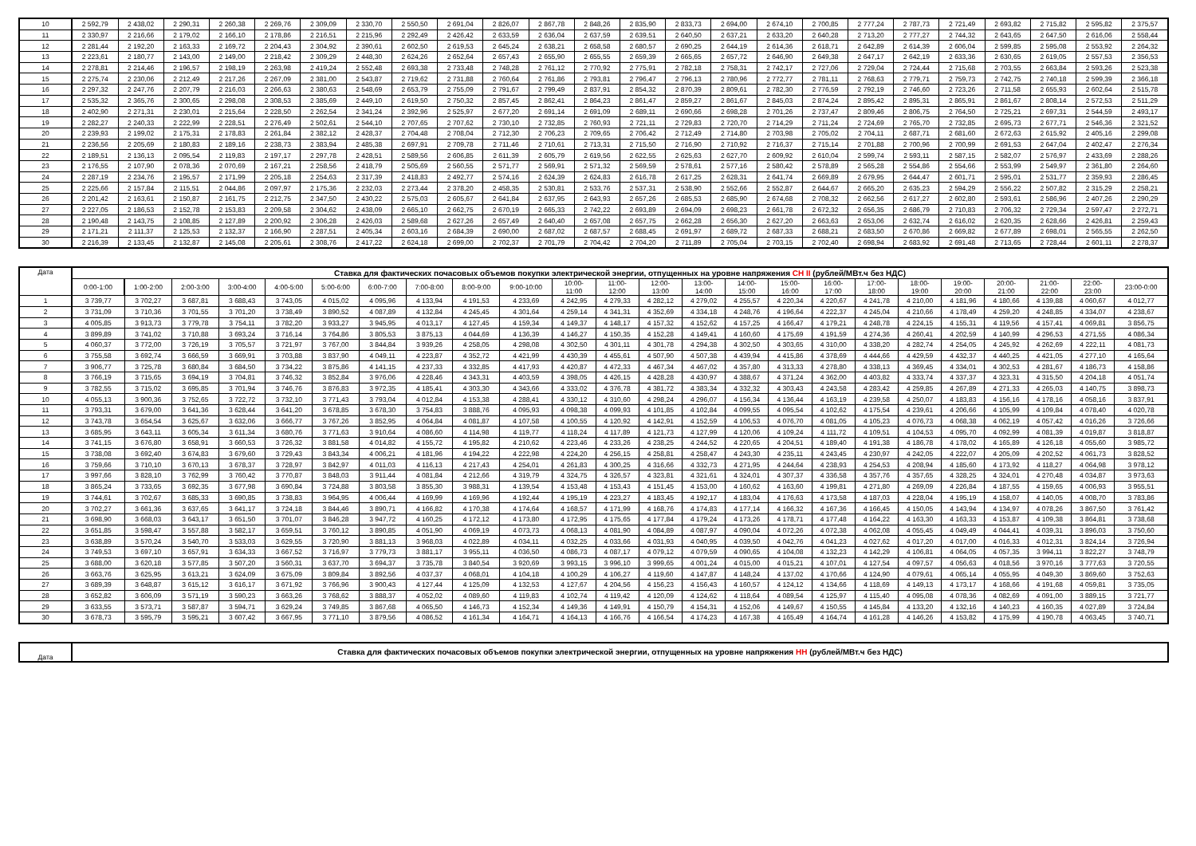| 10 | 2 592,79 | 2 438,02 | 2 290,31 | 2 260,38 | 2 269,76 | 2 309,09 | 2 330,70 | 2 550,50 | 2 691,04 | 2 826,07 | 2 867,78 | 2 848,26 | 2 835,90 | 2 833,73 | 2 694,00 | 2 674,10 | 2 700,85 | 2 777,24 | 2 787,73 | 2 721,49 | 2 693,82 | 2 715,82 | 2 595,82 | 2 375,57 |
| 11 | 2 330,97 | 2 216,66 | 2 179,02 | 2 166,10 | 2 178,86 | 2 216,51 | 2 215,96 | 2 292,49 | 2 426,42 | 2 633,59 | 2 636,04 | 2 637,59 | 2 639,51 | 2 640,50 | 2 637,21 | 2 633,20 | 2 640,28 | 2 713,20 | 2 777,27 | 2 744,32 | 2 643,65 | 2 647,50 | 2 616,06 | 2 558,44 |
| 12 | 2 281,44 | 2 192,20 | 2 163,33 | 2 169,72 | 2 204,43 | 2 304,92 | 2 390,61 | 2 602,50 | 2 619,53 | 2 645,24 | 2 638,21 | 2 658,58 | 2 680,57 | 2 690,25 | 2 644,19 | 2 614,36 | 2 618,71 | 2 642,89 | 2 614,39 | 2 606,04 | 2 599,85 | 2 595,08 | 2 553,92 | 2 264,32 |
| 13 | 2 223,61 | 2 180,77 | 2 143,00 | 2 149,00 | 2 218,42 | 2 309,29 | 2 448,30 | 2 624,26 | 2 652,64 | 2 657,43 | 2 655,90 | 2 655,55 | 2 659,39 | 2 665,65 | 2 657,72 | 2 646,90 | 2 649,38 | 2 647,17 | 2 642,19 | 2 633,36 | 2 630,65 | 2 619,05 | 2 557,53 | 2 356,53 |
| 14 | 2 278,81 | 2 214,46 | 2 196,57 | 2 198,19 | 2 263,98 | 2 419,24 | 2 552,48 | 2 693,38 | 2 733,48 | 2 748,28 | 2 761,12 | 2 770,92 | 2 775,91 | 2 782,18 | 2 758,31 | 2 742,17 | 2 727,06 | 2 729,04 | 2 724,44 | 2 715,68 | 2 703,55 | 2 663,84 | 2 593,26 | 2 523,38 |
| 15 | 2 275,74 | 2 230,06 | 2 212,49 | 2 217,26 | 2 267,09 | 2 381,00 | 2 543,87 | 2 719,62 | 2 731,88 | 2 760,64 | 2 761,86 | 2 793,81 | 2 796,47 | 2 796,13 | 2 780,96 | 2 772,77 | 2 781,11 | 2 768,63 | 2 779,71 | 2 759,73 | 2 742,75 | 2 740,18 | 2 599,39 | 2 366,18 |
| 16 | 2 297,32 | 2 247,76 | 2 207,79 | 2 216,03 | 2 266,63 | 2 380,63 | 2 548,69 | 2 653,79 | 2 755,09 | 2 791,67 | 2 799,49 | 2 837,91 | 2 854,32 | 2 870,39 | 2 809,61 | 2 782,30 | 2 776,59 | 2 792,19 | 2 746,60 | 2 723,26 | 2 711,58 | 2 655,93 | 2 602,64 | 2 515,78 |
| 17 | 2 535,32 | 2 365,76 | 2 300,65 | 2 298,08 | 2 308,53 | 2 385,69 | 2 449,10 | 2 619,50 | 2 750,32 | 2 857,45 | 2 862,41 | 2 864,23 | 2 861,47 | 2 859,27 | 2 861,67 | 2 845,03 | 2 874,24 | 2 895,42 | 2 895,31 | 2 865,91 | 2 861,67 | 2 808,14 | 2 572,53 | 2 511,29 |
| 18 | 2 402,90 | 2 271,31 | 2 230,01 | 2 215,64 | 2 228,50 | 2 262,54 | 2 341,24 | 2 392,96 | 2 525,97 | 2 677,20 | 2 691,14 | 2 691,09 | 2 689,11 | 2 690,66 | 2 698,28 | 2 701,26 | 2 737,47 | 2 809,46 | 2 806,75 | 2 764,50 | 2 725,21 | 2 697,31 | 2 544,59 | 2 493,17 |
| 19 | 2 282,27 | 2 240,33 | 2 222,99 | 2 228,51 | 2 276,49 | 2 502,61 | 2 544,10 | 2 707,65 | 2 707,62 | 2 730,10 | 2 732,85 | 2 760,93 | 2 721,11 | 2 729,83 | 2 720,70 | 2 714,29 | 2 711,24 | 2 724,69 | 2 765,70 | 2 732,85 | 2 695,73 | 2 677,71 | 2 546,36 | 2 321,52 |
| 20 | 2 239,93 | 2 199,02 | 2 175,31 | 2 178,83 | 2 261,84 | 2 382,12 | 2 428,37 | 2 704,48 | 2 708,04 | 2 712,30 | 2 706,23 | 2 709,65 | 2 706,42 | 2 712,49 | 2 714,80 | 2 703,98 | 2 705,02 | 2 704,11 | 2 687,71 | 2 681,60 | 2 672,63 | 2 615,92 | 2 405,16 | 2 299,08 |
| 21 | 2 236,56 | 2 205,69 | 2 180,83 | 2 189,16 | 2 238,73 | 2 383,94 | 2 485,38 | 2 697,91 | 2 709,78 | 2 711,46 | 2 710,61 | 2 713,31 | 2 715,50 | 2 716,90 | 2 710,92 | 2 716,37 | 2 715,14 | 2 701,88 | 2 700,96 | 2 700,99 | 2 691,53 | 2 647,04 | 2 402,47 | 2 276,34 |
| 22 | 2 189,51 | 2 136,13 | 2 095,54 | 2 119,83 | 2 197,17 | 2 297,78 | 2 428,51 | 2 589,56 | 2 606,85 | 2 611,39 | 2 605,79 | 2 619,56 | 2 622,55 | 2 625,63 | 2 627,70 | 2 609,92 | 2 610,04 | 2 599,74 | 2 593,11 | 2 587,15 | 2 582,07 | 2 576,97 | 2 433,69 | 2 288,26 |
| 23 | 2 176,55 | 2 107,90 | 2 078,36 | 2 070,69 | 2 167,21 | 2 258,56 | 2 418,79 | 2 505,69 | 2 560,55 | 2 571,77 | 2 569,91 | 2 571,32 | 2 569,59 | 2 578,61 | 2 577,16 | 2 580,42 | 2 578,89 | 2 565,28 | 2 554,86 | 2 554,66 | 2 553,99 | 2 549,97 | 2 361,80 | 2 264,60 |
| 24 | 2 287,19 | 2 234,76 | 2 195,57 | 2 171,99 | 2 205,18 | 2 254,63 | 2 317,39 | 2 418,83 | 2 492,77 | 2 574,16 | 2 624,39 | 2 624,83 | 2 616,78 | 2 617,25 | 2 628,31 | 2 641,74 | 2 669,89 | 2 679,95 | 2 644,47 | 2 601,71 | 2 595,01 | 2 531,77 | 2 359,93 | 2 286,45 |
| 25 | 2 225,66 | 2 157,84 | 2 115,51 | 2 044,86 | 2 097,97 | 2 175,36 | 2 232,03 | 2 273,44 | 2 378,20 | 2 458,35 | 2 530,81 | 2 533,76 | 2 537,31 | 2 538,90 | 2 552,66 | 2 552,87 | 2 644,67 | 2 665,20 | 2 635,23 | 2 594,29 | 2 556,22 | 2 507,82 | 2 315,29 | 2 258,21 |
| 26 | 2 201,42 | 2 163,61 | 2 150,87 | 2 161,75 | 2 212,75 | 2 347,50 | 2 430,22 | 2 575,03 | 2 605,67 | 2 641,84 | 2 637,95 | 2 643,93 | 2 657,26 | 2 685,53 | 2 685,90 | 2 674,68 | 2 708,32 | 2 662,56 | 2 617,27 | 2 602,80 | 2 593,61 | 2 586,96 | 2 407,26 | 2 290,29 |
| 27 | 2 227,05 | 2 186,53 | 2 152,78 | 2 153,83 | 2 209,58 | 2 304,62 | 2 438,09 | 2 665,10 | 2 662,75 | 2 670,19 | 2 665,33 | 2 742,22 | 2 693,89 | 2 694,09 | 2 698,23 | 2 661,78 | 2 672,32 | 2 656,35 | 2 686,79 | 2 710,83 | 2 706,32 | 2 729,34 | 2 597,47 | 2 272,71 |
| 28 | 2 190,48 | 2 143,75 | 2 108,85 | 2 127,89 | 2 200,92 | 2 306,28 | 2 426,03 | 2 589,68 | 2 627,26 | 2 657,49 | 2 640,40 | 2 657,08 | 2 657,75 | 2 662,28 | 2 656,30 | 2 627,20 | 2 663,63 | 2 653,06 | 2 632,74 | 2 616,02 | 2 620,35 | 2 628,66 | 2 426,81 | 2 259,43 |
| 29 | 2 171,21 | 2 111,37 | 2 125,53 | 2 132,37 | 2 166,90 | 2 287,51 | 2 405,34 | 2 603,16 | 2 684,39 | 2 690,00 | 2 687,02 | 2 687,57 | 2 688,45 | 2 691,97 | 2 689,72 | 2 687,33 | 2 688,21 | 2 683,50 | 2 670,86 | 2 669,82 | 2 677,89 | 2 698,01 | 2 565,55 | 2 262,50 |
| 30 | 2 216,39 | 2 133,45 | 2 132,87 | 2 145,08 | 2 205,61 | 2 308,76 | 2 417,22 | 2 624,18 | 2 699,00 | 2 702,37 | 2 701,79 | 2 704,42 | 2 704,20 | 2 711,89 | 2 705,04 | 2 703,15 | 2 702,40 | 2 698,94 | 2 683,92 | 2 691,48 | 2 713,65 | 2 728,44 | 2 601,11 | 2 278,37 |
| Дата | Ставка для фактических почасовых объемов покупки электрической энергии, отпущенных на уровне напряжения СН II (рублей/МВт.ч без НДС) | | | | | | | | | | | | | | | | | | | | | | | |
| --- | --- | --- | --- | --- | --- | --- | --- | --- | --- | --- | --- | --- | --- | --- | --- | --- | --- | --- | --- | --- | --- | --- | --- | --- |
| | 0:00-1:00 | 1:00-2:00 | 2:00-3:00 | 3:00-4:00 | 4:00-5:00 | 5:00-6:00 | 6:00-7:00 | 7:00-8:00 | 8:00-9:00 | 9:00-10:00 | 10:00- 11:00 | 11:00- 12:00 | 12:00- 13:00 | 13:00- 14:00 | 14:00- 15:00 | 15:00- 16:00 | 16:00- 17:00 | 17:00- 18:00 | 18:00- 19:00 | 19:00- 20:00 | 20:00- 21:00 | 21:00- 22:00 | 22:00- 23:00 | 23:00-0:00 |
| 1 | 3 739,77 | 3 702,27 | 3 687,81 | 3 688,43 | 3 743,05 | 4 015,02 | 4 095,96 | 4 133,94 | 4 191,53 | 4 233,69 | 4 242,95 | 4 279,33 | 4 282,12 | 4 279,02 | 4 255,57 | 4 220,34 | 4 220,67 | 4 241,78 | 4 210,00 | 4 181,96 | 4 180,66 | 4 139,88 | 4 060,67 | 4 012,77 |
| 2 | 3 731,09 | 3 710,36 | 3 701,55 | 3 701,20 | 3 738,49 | 3 890,52 | 4 087,89 | 4 132,84 | 4 245,45 | 4 301,64 | 4 259,14 | 4 341,31 | 4 352,69 | 4 334,18 | 4 248,76 | 4 196,64 | 4 222,37 | 4 245,04 | 4 210,66 | 4 178,49 | 4 259,20 | 4 248,85 | 4 334,07 | 4 238,67 |
| 3 | 4 005,85 | 3 913,73 | 3 779,78 | 3 754,11 | 3 782,20 | 3 933,27 | 3 945,95 | 4 013,17 | 4 127,45 | 4 159,34 | 4 149,37 | 4 148,17 | 4 157,32 | 4 152,62 | 4 157,25 | 4 166,47 | 4 179,21 | 4 248,78 | 4 224,15 | 4 155,31 | 4 119,56 | 4 157,41 | 4 069,81 | 3 856,75 |
| 4 | 3 899,89 | 3 741,02 | 3 710,88 | 3 693,24 | 3 716,14 | 3 764,86 | 3 805,53 | 3 875,13 | 4 044,69 | 4 136,39 | 4 146,27 | 4 150,35 | 4 152,28 | 4 149,41 | 4 160,60 | 4 175,69 | 4 191,59 | 4 274,36 | 4 260,41 | 4 202,59 | 4 140,99 | 4 296,53 | 4 271,55 | 4 086,34 |
| 5 | 4 060,37 | 3 772,00 | 3 726,19 | 3 705,57 | 3 721,97 | 3 767,00 | 3 844,84 | 3 939,26 | 4 258,05 | 4 298,08 | 4 302,50 | 4 301,11 | 4 301,78 | 4 294,38 | 4 302,50 | 4 303,65 | 4 310,00 | 4 338,20 | 4 282,74 | 4 254,05 | 4 245,92 | 4 262,69 | 4 222,11 | 4 081,73 |
| 6 | 3 755,58 | 3 692,74 | 3 666,59 | 3 669,91 | 3 703,88 | 3 837,90 | 4 049,11 | 4 223,87 | 4 352,72 | 4 421,99 | 4 430,39 | 4 455,61 | 4 507,90 | 4 507,38 | 4 439,94 | 4 415,86 | 4 378,69 | 4 444,66 | 4 429,59 | 4 432,37 | 4 440,25 | 4 421,05 | 4 277,10 | 4 165,64 |
| 7 | 3 906,77 | 3 725,78 | 3 680,84 | 3 684,50 | 3 734,22 | 3 875,86 | 4 141,15 | 4 237,33 | 4 332,85 | 4 417,93 | 4 420,87 | 4 472,33 | 4 467,34 | 4 467,02 | 4 357,80 | 4 313,33 | 4 278,80 | 4 338,13 | 4 369,45 | 4 334,01 | 4 302,53 | 4 281,67 | 4 186,73 | 4 158,86 |
| 8 | 3 766,19 | 3 715,65 | 3 694,19 | 3 704,81 | 3 746,32 | 3 852,84 | 3 976,06 | 4 228,46 | 4 343,31 | 4 403,59 | 4 398,05 | 4 426,15 | 4 428,28 | 4 430,97 | 4 388,67 | 4 371,24 | 4 362,00 | 4 403,82 | 4 333,74 | 4 337,37 | 4 323,31 | 4 315,50 | 4 204,18 | 4 051,74 |
| 9 | 3 782,55 | 3 715,02 | 3 695,85 | 3 701,94 | 3 746,76 | 3 876,83 | 3 972,35 | 4 185,41 | 4 303,30 | 4 343,66 | 4 333,02 | 4 376,78 | 4 381,72 | 4 383,34 | 4 332,32 | 4 303,43 | 4 243,58 | 4 283,42 | 4 259,85 | 4 267,89 | 4 271,33 | 4 265,03 | 4 140,75 | 3 898,73 |
| 10 | 4 055,13 | 3 900,36 | 3 752,65 | 3 722,72 | 3 732,10 | 3 771,43 | 3 793,04 | 4 012,84 | 4 153,38 | 4 288,41 | 4 330,12 | 4 310,60 | 4 298,24 | 4 296,07 | 4 156,34 | 4 136,44 | 4 163,19 | 4 239,58 | 4 250,07 | 4 183,83 | 4 156,16 | 4 178,16 | 4 058,16 | 3 837,91 |
| 11 | 3 793,31 | 3 679,00 | 3 641,36 | 3 628,44 | 3 641,20 | 3 678,85 | 3 678,30 | 3 754,83 | 3 888,76 | 4 095,93 | 4 098,38 | 4 099,93 | 4 101,85 | 4 102,84 | 4 099,55 | 4 095,54 | 4 102,62 | 4 175,54 | 4 239,61 | 4 206,66 | 4 105,99 | 4 109,84 | 4 078,40 | 4 020,78 |
| 12 | 3 743,78 | 3 654,54 | 3 625,67 | 3 632,06 | 3 666,77 | 3 767,26 | 3 852,95 | 4 064,84 | 4 081,87 | 4 107,58 | 4 100,55 | 4 120,92 | 4 142,91 | 4 152,59 | 4 106,53 | 4 076,70 | 4 081,05 | 4 105,23 | 4 076,73 | 4 068,38 | 4 062,19 | 4 057,42 | 4 016,26 | 3 726,66 |
| 13 | 3 685,95 | 3 643,11 | 3 605,34 | 3 611,34 | 3 680,76 | 3 771,63 | 3 910,64 | 4 086,60 | 4 114,98 | 4 119,77 | 4 118,24 | 4 117,89 | 4 121,73 | 4 127,99 | 4 120,06 | 4 109,24 | 4 111,72 | 4 109,51 | 4 104,53 | 4 095,70 | 4 092,99 | 4 081,39 | 4 019,87 | 3 818,87 |
| 14 | 3 741,15 | 3 676,80 | 3 658,91 | 3 660,53 | 3 726,32 | 3 881,58 | 4 014,82 | 4 155,72 | 4 195,82 | 4 210,62 | 4 223,46 | 4 233,26 | 4 238,25 | 4 244,52 | 4 220,65 | 4 204,51 | 4 189,40 | 4 191,38 | 4 186,78 | 4 178,02 | 4 165,89 | 4 126,18 | 4 055,60 | 3 985,72 |
| 15 | 3 738,08 | 3 692,40 | 3 674,83 | 3 679,60 | 3 729,43 | 3 843,34 | 4 006,21 | 4 181,96 | 4 194,22 | 4 222,98 | 4 224,20 | 4 256,15 | 4 258,81 | 4 258,47 | 4 243,30 | 4 235,11 | 4 243,45 | 4 230,97 | 4 242,05 | 4 222,07 | 4 205,09 | 4 202,52 | 4 061,73 | 3 828,52 |
| 16 | 3 759,66 | 3 710,10 | 3 670,13 | 3 678,37 | 3 728,97 | 3 842,97 | 4 011,03 | 4 116,13 | 4 217,43 | 4 254,01 | 4 261,83 | 4 300,25 | 4 316,66 | 4 332,73 | 4 271,95 | 4 244,64 | 4 238,93 | 4 254,53 | 4 208,94 | 4 185,60 | 4 173,92 | 4 118,27 | 4 064,98 | 3 978,12 |
| 17 | 3 997,66 | 3 828,10 | 3 762,99 | 3 760,42 | 3 770,87 | 3 848,03 | 3 911,44 | 4 081,84 | 4 212,66 | 4 319,79 | 4 324,75 | 4 326,57 | 4 323,81 | 4 321,61 | 4 324,01 | 4 307,37 | 4 336,58 | 4 357,76 | 4 357,65 | 4 328,25 | 4 324,01 | 4 270,48 | 4 034,87 | 3 973,63 |
| 18 | 3 865,24 | 3 733,65 | 3 692,35 | 3 677,98 | 3 690,84 | 3 724,88 | 3 803,58 | 3 855,30 | 3 988,31 | 4 139,54 | 4 153,48 | 4 153,43 | 4 151,45 | 4 153,00 | 4 160,62 | 4 163,60 | 4 199,81 | 4 271,80 | 4 269,09 | 4 226,84 | 4 187,55 | 4 159,65 | 4 006,93 | 3 955,51 |
| 19 | 3 744,61 | 3 702,67 | 3 685,33 | 3 690,85 | 3 738,83 | 3 964,95 | 4 006,44 | 4 169,99 | 4 169,96 | 4 192,44 | 4 195,19 | 4 223,27 | 4 183,45 | 4 192,17 | 4 183,04 | 4 176,63 | 4 173,58 | 4 187,03 | 4 228,04 | 4 195,19 | 4 158,07 | 4 140,05 | 4 008,70 | 3 783,86 |
| 20 | 3 702,27 | 3 661,36 | 3 637,65 | 3 641,17 | 3 724,18 | 3 844,46 | 3 890,71 | 4 166,82 | 4 170,38 | 4 174,64 | 4 168,57 | 4 171,99 | 4 168,76 | 4 174,83 | 4 177,14 | 4 166,32 | 4 167,36 | 4 166,45 | 4 150,05 | 4 143,94 | 4 134,97 | 4 078,26 | 3 867,50 | 3 761,42 |
| 21 | 3 698,90 | 3 668,03 | 3 643,17 | 3 651,50 | 3 701,07 | 3 846,28 | 3 947,72 | 4 160,25 | 4 172,12 | 4 173,80 | 4 172,95 | 4 175,65 | 4 177,84 | 4 179,24 | 4 173,26 | 4 178,71 | 4 177,48 | 4 164,22 | 4 163,30 | 4 163,33 | 4 153,87 | 4 109,38 | 3 864,81 | 3 738,68 |
| 22 | 3 651,85 | 3 598,47 | 3 557,88 | 3 582,17 | 3 659,51 | 3 760,12 | 3 890,85 | 4 051,90 | 4 069,19 | 4 073,73 | 4 068,13 | 4 081,90 | 4 084,89 | 4 087,97 | 4 090,04 | 4 072,26 | 4 072,38 | 4 062,08 | 4 055,45 | 4 049,49 | 4 044,41 | 4 039,31 | 3 896,03 | 3 750,60 |
| 23 | 3 638,89 | 3 570,24 | 3 540,70 | 3 533,03 | 3 629,55 | 3 720,90 | 3 881,13 | 3 968,03 | 4 022,89 | 4 034,11 | 4 032,25 | 4 033,66 | 4 031,93 | 4 040,95 | 4 039,50 | 4 042,76 | 4 041,23 | 4 027,62 | 4 017,20 | 4 017,00 | 4 016,33 | 4 012,31 | 3 824,14 | 3 726,94 |
| 24 | 3 749,53 | 3 697,10 | 3 657,91 | 3 634,33 | 3 667,52 | 3 716,97 | 3 779,73 | 3 881,17 | 3 955,11 | 4 036,50 | 4 086,73 | 4 087,17 | 4 079,12 | 4 079,59 | 4 090,65 | 4 104,08 | 4 132,23 | 4 142,29 | 4 106,81 | 4 064,05 | 4 057,35 | 3 994,11 | 3 822,27 | 3 748,79 |
| 25 | 3 688,00 | 3 620,18 | 3 577,85 | 3 507,20 | 3 560,31 | 3 637,70 | 3 694,37 | 3 735,78 | 3 840,54 | 3 920,69 | 3 993,15 | 3 996,10 | 3 999,65 | 4 001,24 | 4 015,00 | 4 015,21 | 4 107,01 | 4 127,54 | 4 097,57 | 4 056,63 | 4 018,56 | 3 970,16 | 3 777,63 | 3 720,55 |
| 26 | 3 663,76 | 3 625,95 | 3 613,21 | 3 624,09 | 3 675,09 | 3 809,84 | 3 892,56 | 4 037,37 | 4 068,01 | 4 104,18 | 4 100,29 | 4 106,27 | 4 119,60 | 4 147,87 | 4 148,24 | 4 137,02 | 4 170,66 | 4 124,90 | 4 079,61 | 4 065,14 | 4 055,95 | 4 049,30 | 3 869,60 | 3 752,63 |
| 27 | 3 689,39 | 3 648,87 | 3 615,12 | 3 616,17 | 3 671,92 | 3 766,96 | 3 900,43 | 4 127,44 | 4 125,09 | 4 132,53 | 4 127,67 | 4 204,56 | 4 156,23 | 4 156,43 | 4 160,57 | 4 124,12 | 4 134,66 | 4 118,69 | 4 149,13 | 4 173,17 | 4 168,66 | 4 191,68 | 4 059,81 | 3 735,05 |
| 28 | 3 652,82 | 3 606,09 | 3 571,19 | 3 590,23 | 3 663,26 | 3 768,62 | 3 888,37 | 4 052,02 | 4 089,60 | 4 119,83 | 4 102,74 | 4 119,42 | 4 120,09 | 4 124,62 | 4 118,64 | 4 089,54 | 4 125,97 | 4 115,40 | 4 095,08 | 4 078,36 | 4 082,69 | 4 091,00 | 3 889,15 | 3 721,77 |
| 29 | 3 633,55 | 3 573,71 | 3 587,87 | 3 594,71 | 3 629,24 | 3 749,85 | 3 867,68 | 4 065,50 | 4 146,73 | 4 152,34 | 4 149,36 | 4 149,91 | 4 150,79 | 4 154,31 | 4 152,06 | 4 149,67 | 4 150,55 | 4 145,84 | 4 133,20 | 4 132,16 | 4 140,23 | 4 160,35 | 4 027,89 | 3 724,84 |
| 30 | 3 678,73 | 3 595,79 | 3 595,21 | 3 607,42 | 3 667,95 | 3 771,10 | 3 879,56 | 4 086,52 | 4 161,34 | 4 164,71 | 4 164,13 | 4 166,76 | 4 166,54 | 4 174,23 | 4 167,38 | 4 165,49 | 4 164,74 | 4 161,28 | 4 146,26 | 4 153,82 | 4 175,99 | 4 190,78 | 4 063,45 | 3 740,71 |
| Дата | Ставка для фактических почасовых объемов покупки электрической энергии, отпущенных на уровне напряжения НН (рублей/МВт.ч без НДС) |
| --- | --- |